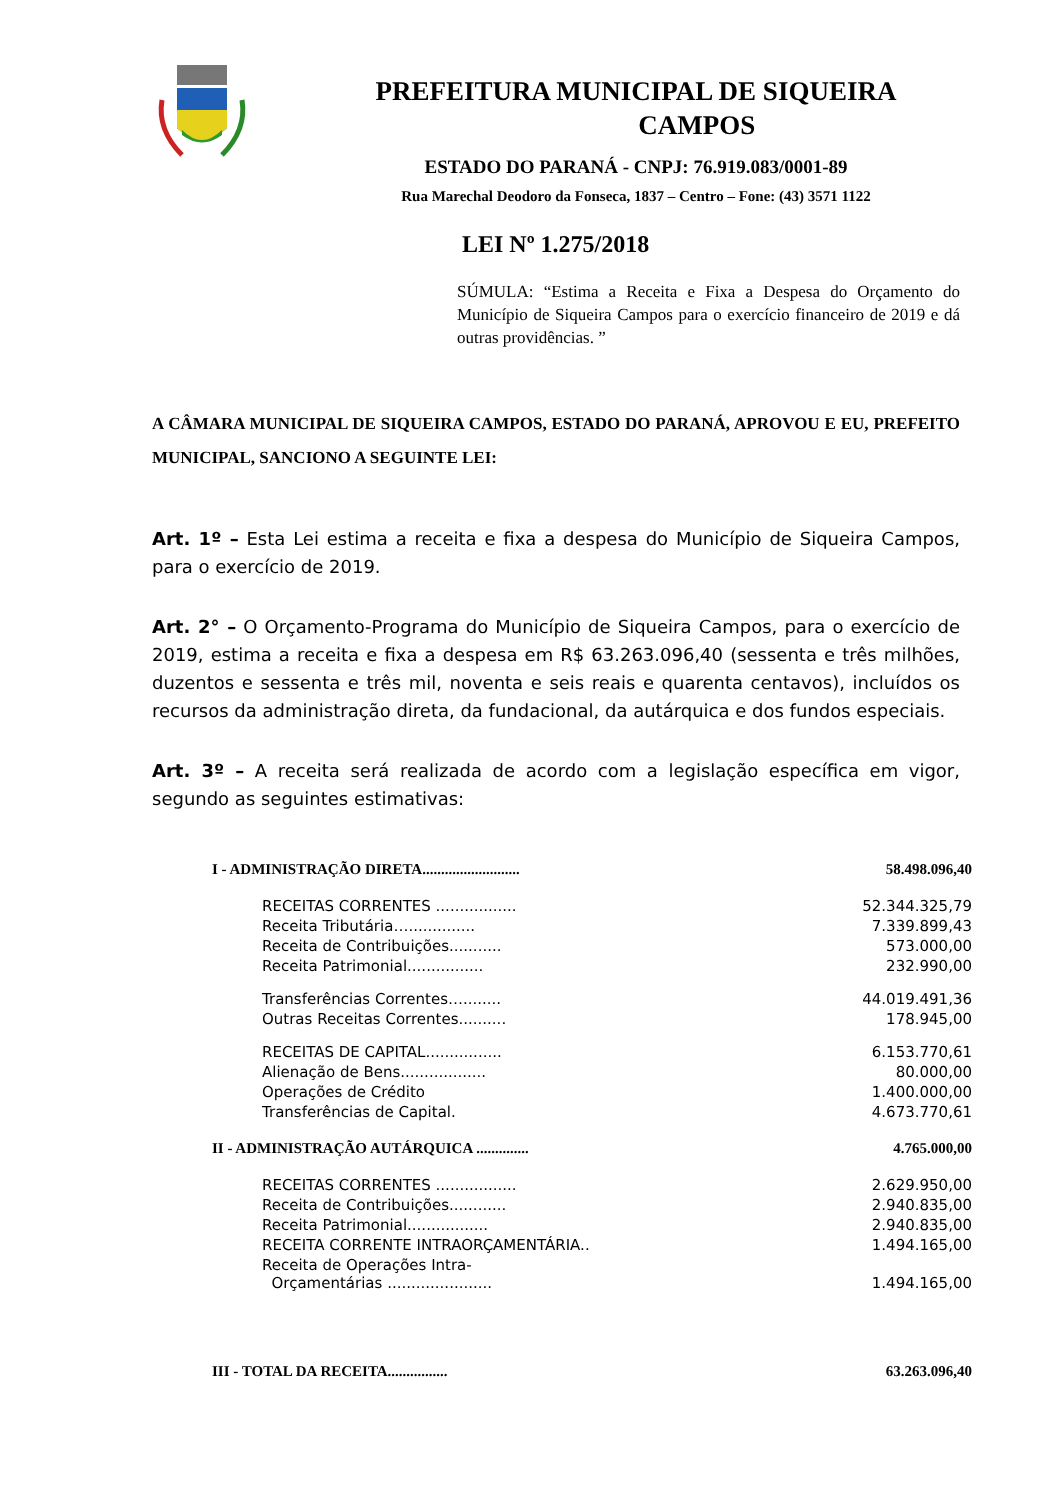PREFEITURA MUNICIPAL DE SIQUEIRA
CAMPOS
ESTADO DO PARANÁ - CNPJ: 76.919.083/0001-89
Rua Marechal Deodoro da Fonseca, 1837 – Centro – Fone: (43) 3571 1122
LEI Nº 1.275/2018
SÚMULA: “Estima a Receita e Fixa a Despesa do Orçamento do Município de Siqueira Campos para o exercício financeiro de 2019 e dá outras providências. ”
A CÂMARA MUNICIPAL DE SIQUEIRA CAMPOS, ESTADO DO PARANÁ, APROVOU E EU, PREFEITO MUNICIPAL, SANCIONO A SEGUINTE LEI:
Art. 1º – Esta Lei estima a receita e fixa a despesa do Município de Siqueira Campos, para o exercício de 2019.
Art. 2° – O Orçamento-Programa do Município de Siqueira Campos, para o exercício de 2019, estima a receita e fixa a despesa em R$ 63.263.096,40 (sessenta e três milhões, duzentos e sessenta e três mil, noventa e seis reais e quarenta centavos), incluídos os recursos da administração direta, da fundacional, da autárquica e dos fundos especiais.
Art. 3º – A receita será realizada de acordo com a legislação específica em vigor, segundo as seguintes estimativas:
| I - ADMINISTRAÇÃO DIRETA.......................... | 58.498.096,40 |
| RECEITAS CORRENTES ................. | 52.344.325,79 |
| Receita Tributária….............. | 7.339.899,43 |
| Receita de Contribuições........... | 573.000,00 |
| Receita Patrimonial................ | 232.990,00 |
| Transferências Correntes…........ | 44.019.491,36 |
| Outras Receitas Correntes.......... | 178.945,00 |
| RECEITAS DE CAPITAL................ | 6.153.770,61 |
| Alienação de Bens.................. | 80.000,00 |
| Operações de Crédito | 1.400.000,00 |
| Transferências de Capital. | 4.673.770,61 |
| II - ADMINISTRAÇÃO AUTÁRQUICA .............. | 4.765.000,00 |
| RECEITAS CORRENTES ................. | 2.629.950,00 |
| Receita de Contribuições............ | 2.940.835,00 |
| Receita Patrimonial................. | 2.940.835,00 |
| RECEITA CORRENTE INTRAORÇAMENTÁRIA.. | 1.494.165,00 |
| Receita de Operações Intra- Orçamentárias ...................... | 1.494.165,00 |
| III - TOTAL DA RECEITA................ | 63.263.096,40 |